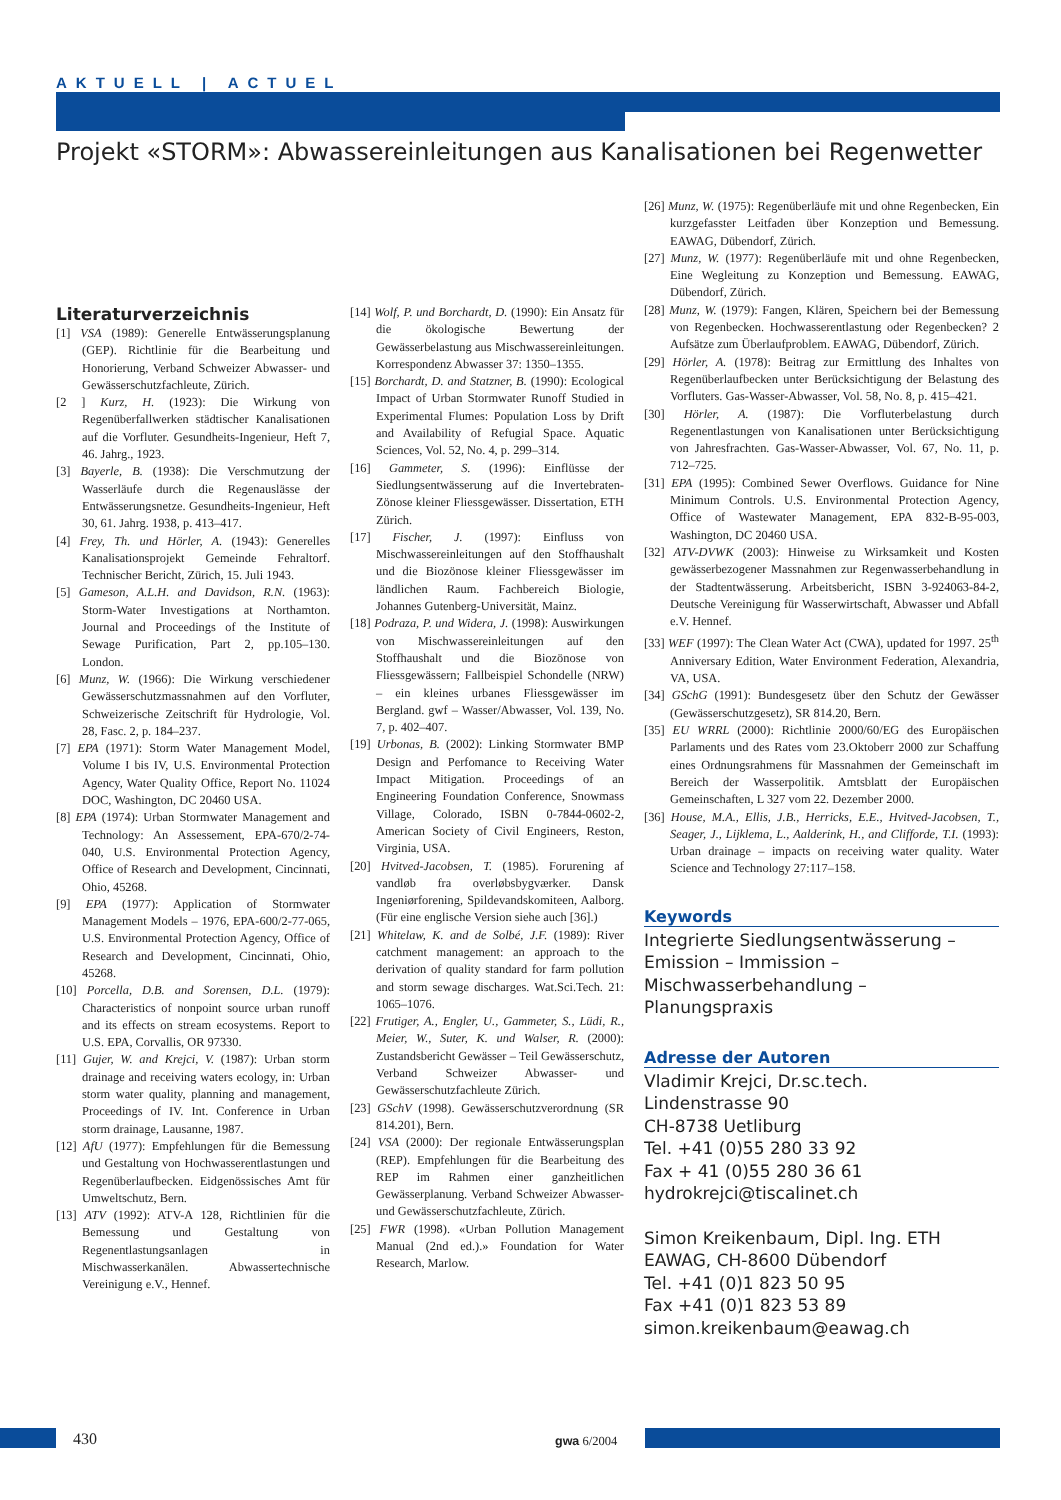AKTUELL | ACTUEL
Projekt «STORM»: Abwassereinleitungen aus Kanalisationen bei Regenwetter
Literaturverzeichnis
[1] VSA (1989): Generelle Entwässerungsplanung (GEP). Richtlinie für die Bearbeitung und Honorierung, Verband Schweizer Abwasser- und Gewässerschutzfachleute, Zürich.
[2 ] Kurz, H. (1923): Die Wirkung von Regenüberfallwerken städtischer Kanalisationen auf die Vorfluter. Gesundheits-Ingenieur, Heft 7, 46. Jahrg., 1923.
[3] Bayerle, B. (1938): Die Verschmutzung der Wasserläufe durch die Regenauslässe der Entwässerungsnetze. Gesundheits-Ingenieur, Heft 30, 61. Jahrg. 1938, p. 413–417.
[4] Frey, Th. und Hörler, A. (1943): Generelles Kanalisationsprojekt Gemeinde Fehraltorf. Technischer Bericht, Zürich, 15. Juli 1943.
[5] Gameson, A.L.H. and Davidson, R.N. (1963): Storm-Water Investigations at Northamton. Journal and Proceedings of the Institute of Sewage Purification, Part 2, pp.105–130. London.
[6] Munz, W. (1966): Die Wirkung verschiedener Gewässerschutzmassnahmen auf den Vorfluter, Schweizerische Zeitschrift für Hydrologie, Vol. 28, Fasc. 2, p. 184–237.
[7] EPA (1971): Storm Water Management Model, Volume I bis IV, U.S. Environmental Protection Agency, Water Quality Office, Report No. 11024 DOC, Washington, DC 20460 USA.
[8] EPA (1974): Urban Stormwater Management and Technology: An Assessement, EPA-670/2-74-040, U.S. Environmental Protection Agency, Office of Research and Development, Cincinnati, Ohio, 45268.
[9] EPA (1977): Application of Stormwater Management Models – 1976, EPA-600/2-77-065, U.S. Environmental Protection Agency, Office of Research and Development, Cincinnati, Ohio, 45268.
[10] Porcella, D.B. and Sorensen, D.L. (1979): Characteristics of nonpoint source urban runoff and its effects on stream ecosystems. Report to U.S. EPA, Corvallis, OR 97330.
[11] Gujer, W. and Krejci, V. (1987): Urban storm drainage and receiving waters ecology, in: Urban storm water quality, planning and management, Proceedings of IV. Int. Conference in Urban storm drainage, Lausanne, 1987.
[12] AfU (1977): Empfehlungen für die Bemessung und Gestaltung von Hochwasserentlastungen und Regenüberlaufbecken. Eidgenössisches Amt für Umweltschutz, Bern.
[13] ATV (1992): ATV-A 128, Richtlinien für die Bemessung und Gestaltung von Regenentlastungsanlagen in Mischwasserkanälen. Abwassertechnische Vereinigung e.V., Hennef.
[14] Wolf, P. und Borchardt, D. (1990): Ein Ansatz für die ökologische Bewertung der Gewässerbelastung aus Mischwassereinleitungen. Korrespondenz Abwasser 37: 1350–1355.
[15] Borchardt, D. and Statzner, B. (1990): Ecological Impact of Urban Stormwater Runoff Studied in Experimental Flumes: Population Loss by Drift and Availability of Refugial Space. Aquatic Sciences, Vol. 52, No. 4, p. 299–314.
[16] Gammeter, S. (1996): Einflüsse der Siedlungsentwässerung auf die Invertebraten-Zönose kleiner Fliessgewässer. Dissertation, ETH Zürich.
[17] Fischer, J. (1997): Einfluss von Mischwassereinleitungen auf den Stoffhaushalt und die Biozönose kleiner Fliessgewässer im ländlichen Raum. Fachbereich Biologie, Johannes Gutenberg-Universität, Mainz.
[18] Podraza, P. und Widera, J. (1998): Auswirkungen von Mischwassereinleitungen auf den Stoffhaushalt und die Biozönose von Fliessgewässern; Fallbeispiel Schondelle (NRW) – ein kleines urbanes Fliessgewässer im Bergland. gwf – Wasser/Abwasser, Vol. 139, No. 7, p. 402–407.
[19] Urbonas, B. (2002): Linking Stormwater BMP Design and Perfomance to Receiving Water Impact Mitigation. Proceedings of an Engineering Foundation Conference, Snowmass Village, Colorado, ISBN 0-7844-0602-2, American Society of Civil Engineers, Reston, Virginia, USA.
[20] Hvitved-Jacobsen, T. (1985). Forurening af vandløb fra overløbsbygværker. Dansk Ingeniørforening, Spildevandskomiteen, Aalborg. (Für eine englische Version siehe auch [36].)
[21] Whitelaw, K. and de Solbé, J.F. (1989): River catchment management: an approach to the derivation of quality standard for farm pollution and storm sewage discharges. Wat.Sci.Tech. 21: 1065–1076.
[22] Frutiger, A., Engler, U., Gammeter, S., Lüdi, R., Meier, W., Suter, K. und Walser, R. (2000): Zustandsbericht Gewässer – Teil Gewässerschutz, Verband Schweizer Abwasser- und Gewässerschutzfachleute Zürich.
[23] GSchV (1998). Gewässerschutzverordnung (SR 814.201), Bern.
[24] VSA (2000): Der regionale Entwässerungsplan (REP). Empfehlungen für die Bearbeitung des REP im Rahmen einer ganzheitlichen Gewässerplanung. Verband Schweizer Abwasser- und Gewässerschutzfachleute, Zürich.
[25] FWR (1998). «Urban Pollution Management Manual (2nd ed.).» Foundation for Water Research, Marlow.
[26] Munz, W. (1975): Regenüberläufe mit und ohne Regenbecken, Ein kurzgefasster Leitfaden über Konzeption und Bemessung. EAWAG, Dübendorf, Zürich.
[27] Munz, W. (1977): Regenüberläufe mit und ohne Regenbecken, Eine Wegleitung zu Konzeption und Bemessung. EAWAG, Dübendorf, Zürich.
[28] Munz, W. (1979): Fangen, Klären, Speichern bei der Bemessung von Regenbecken. Hochwasserentlastung oder Regenbecken? 2 Aufsätze zum Überlaufproblem. EAWAG, Dübendorf, Zürich.
[29] Hörler, A. (1978): Beitrag zur Ermittlung des Inhaltes von Regenüberlaufbecken unter Berücksichtigung der Belastung des Vorfluters. Gas-Wasser-Abwasser, Vol. 58, No. 8, p. 415–421.
[30] Hörler, A. (1987): Die Vorfluterbelastung durch Regenentlastungen von Kanalisationen unter Berücksichtigung von Jahresfrachten. Gas-Wasser-Abwasser, Vol. 67, No. 11, p. 712–725.
[31] EPA (1995): Combined Sewer Overflows. Guidance for Nine Minimum Controls. U.S. Environmental Protection Agency, Office of Wastewater Management, EPA 832-B-95-003, Washington, DC 20460 USA.
[32] ATV-DVWK (2003): Hinweise zu Wirksamkeit und Kosten gewässerbezogener Massnahmen zur Regenwasserbehandlung in der Stadtentwässerung. Arbeitsbericht, ISBN 3-924063-84-2, Deutsche Vereinigung für Wasserwirtschaft, Abwasser und Abfall e.V. Hennef.
[33] WEF (1997): The Clean Water Act (CWA), updated for 1997. 25<sup>th</sup> Anniversary Edition, Water Environment Federation, Alexandria, VA, USA.
[34] GSchG (1991): Bundesgesetz über den Schutz der Gewässer (Gewässerschutzgesetz), SR 814.20, Bern.
[35] EU WRRL (2000): Richtlinie 2000/60/EG des Europäischen Parlaments und des Rates vom 23.Oktoberr 2000 zur Schaffung eines Ordnungsrahmens für Massnahmen der Gemeinschaft im Bereich der Wasserpolitik. Amtsblatt der Europäischen Gemeinschaften, L 327 vom 22. Dezember 2000.
[36] House, M.A., Ellis, J.B., Herricks, E.E., Hvitved-Jacobsen, T., Seager, J., Lijklema, L., Aalderink, H., and Clifforde, T.I. (1993): Urban drainage – impacts on receiving water quality. Water Science and Technology 27:117–158.
Keywords
Integrierte Siedlungsentwässerung – Emission – Immission – Mischwasserbehandlung – Planungspraxis
Adresse der Autoren
Vladimir Krejci, Dr.sc.tech.
Lindenstrasse 90
CH-8738 Uetliburg
Tel. +41 (0)55 280 33 92
Fax + 41 (0)55 280 36 61
hydrokrejci@tiscalinet.ch
Simon Kreikenbaum, Dipl. Ing. ETH
EAWAG, CH-8600 Dübendorf
Tel. +41 (0)1 823 50 95
Fax +41 (0)1 823 53 89
simon.kreikenbaum@eawag.ch
430 gwa 6/2004